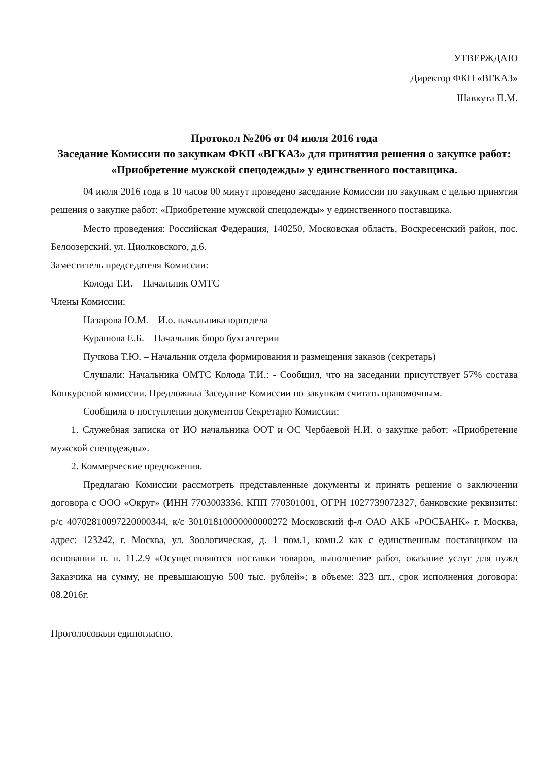УТВЕРЖДАЮ
Директор ФКП «ВГКАЗ»
Шавкута П.М.
Протокол №206 от 04 июля 2016 года
Заседание Комиссии по закупкам ФКП «ВГКАЗ» для принятия решения о закупке работ: «Приобретение мужской спецодежды» у единственного поставщика.
04 июля 2016 года в 10 часов 00 минут проведено заседание Комиссии по закупкам с целью принятия решения о закупке работ: «Приобретение мужской спецодежды» у единственного поставщика.
Место проведения: Российская Федерация, 140250, Московская область, Воскресенский район, пос. Белоозерский, ул. Циолковского, д.6.
Заместитель председателя Комиссии:
Колода Т.И. – Начальник ОМТС
Члены Комиссии:
Назарова Ю.М. – И.о. начальника юротдела
Курашова Е.Б. – Начальник бюро бухгалтерии
Пучкова Т.Ю. – Начальник отдела формирования и размещения заказов (секретарь)
Слушали: Начальника ОМТС Колода Т.И.: - Сообщил, что на заседании присутствует 57% состава Конкурсной комиссии. Предложила Заседание Комиссии по закупкам считать правомочным.
Сообщила о поступлении документов Секретарю Комиссии:
1. Служебная записка от ИО начальника ООТ и ОС Чербаевой Н.И. о закупке работ: «Приобретение мужской спецодежды».
2. Коммерческие предложения.
Предлагаю Комиссии рассмотреть представленные документы и принять решение о заключении договора с ООО «Округ» (ИНН 7703003336, КПП 770301001, ОГРН 1027739072327, банковские реквизиты: р/с 40702810097220000344, к/с 30101810000000000272 Московский ф-л ОАО АКБ «РОСБАНК» г. Москва, адрес: 123242, г. Москва, ул. Зоологическая, д. 1 пом.1, комн.2 как с единственным поставщиком на основании п. п. 11.2.9 «Осуществляются поставки товаров, выполнение работ, оказание услуг для нужд Заказчика на сумму, не превышающую 500 тыс. рублей»; в объеме: 323 шт., срок исполнения договора: 08.2016г.
Проголосовали единогласно.